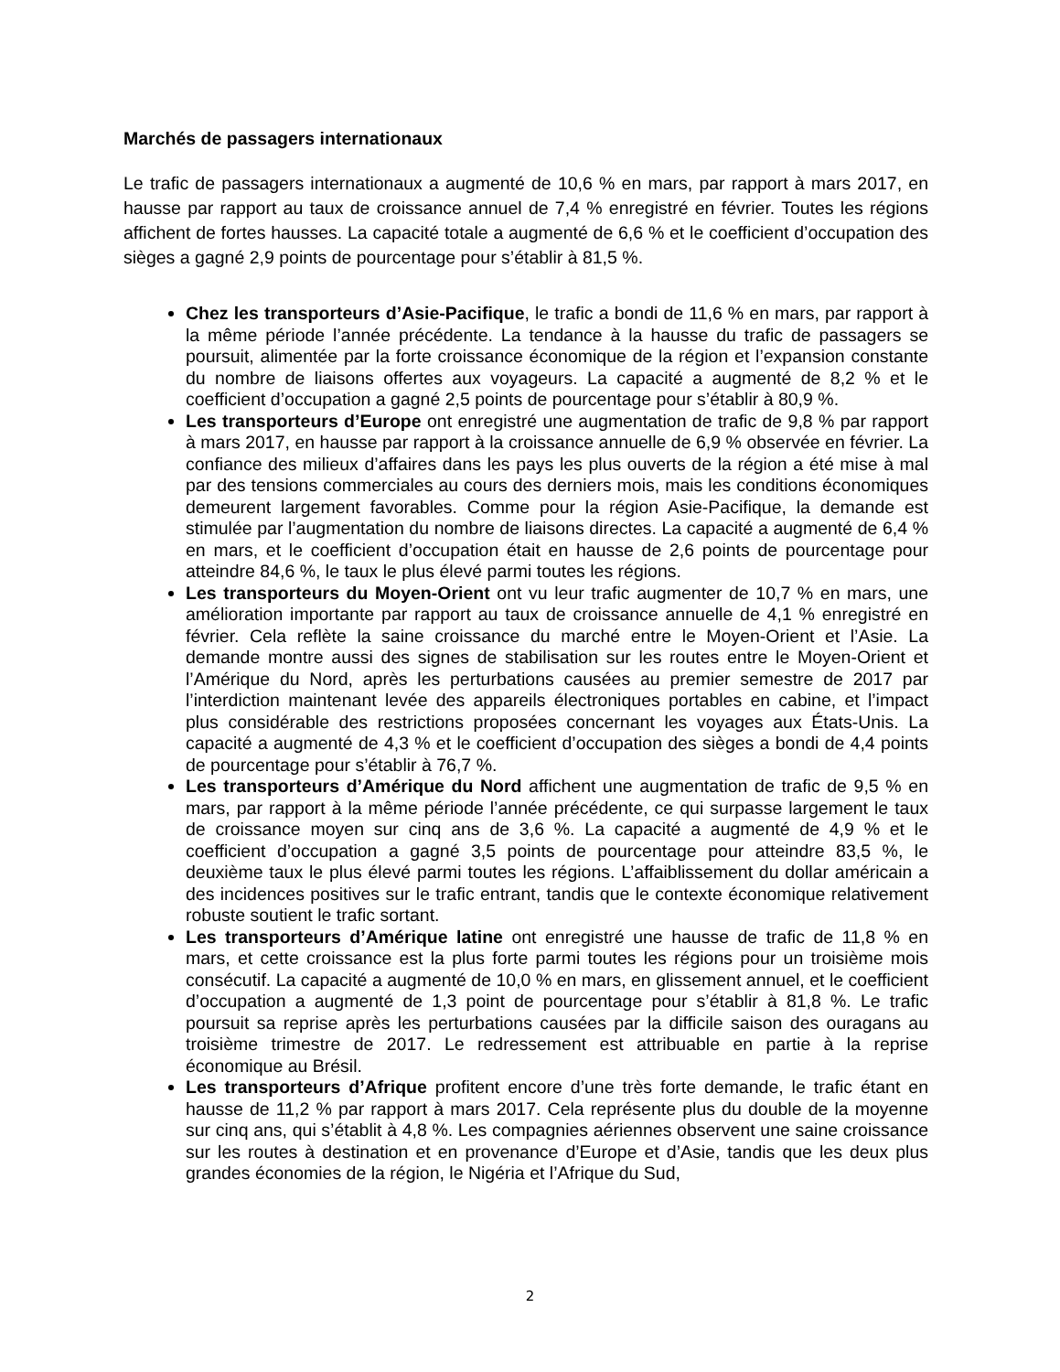Marchés de passagers internationaux
Le trafic de passagers internationaux a augmenté de 10,6 % en mars, par rapport à mars 2017, en hausse par rapport au taux de croissance annuel de 7,4 % enregistré en février. Toutes les régions affichent de fortes hausses. La capacité totale a augmenté de 6,6 % et le coefficient d’occupation des sièges a gagné 2,9 points de pourcentage pour s’établir à 81,5 %.
Chez les transporteurs d’Asie-Pacifique, le trafic a bondi de 11,6 % en mars, par rapport à la même période l’année précédente. La tendance à la hausse du trafic de passagers se poursuit, alimentée par la forte croissance économique de la région et l’expansion constante du nombre de liaisons offertes aux voyageurs. La capacité a augmenté de 8,2 % et le coefficient d’occupation a gagné 2,5 points de pourcentage pour s’établir à 80,9 %.
Les transporteurs d’Europe ont enregistré une augmentation de trafic de 9,8 % par rapport à mars 2017, en hausse par rapport à la croissance annuelle de 6,9 % observée en février. La confiance des milieux d’affaires dans les pays les plus ouverts de la région a été mise à mal par des tensions commerciales au cours des derniers mois, mais les conditions économiques demeurent largement favorables. Comme pour la région Asie-Pacifique, la demande est stimulée par l’augmentation du nombre de liaisons directes. La capacité a augmenté de 6,4 % en mars, et le coefficient d’occupation était en hausse de 2,6 points de pourcentage pour atteindre 84,6 %, le taux le plus élevé parmi toutes les régions.
Les transporteurs du Moyen-Orient ont vu leur trafic augmenter de 10,7 % en mars, une amélioration importante par rapport au taux de croissance annuelle de 4,1 % enregistré en février. Cela reflète la saine croissance du marché entre le Moyen-Orient et l’Asie. La demande montre aussi des signes de stabilisation sur les routes entre le Moyen-Orient et l’Amérique du Nord, après les perturbations causées au premier semestre de 2017 par l’interdiction maintenant levée des appareils électroniques portables en cabine, et l’impact plus considérable des restrictions proposées concernant les voyages aux États-Unis. La capacité a augmenté de 4,3 % et le coefficient d’occupation des sièges a bondi de 4,4 points de pourcentage pour s’établir à 76,7 %.
Les transporteurs d’Amérique du Nord affichent une augmentation de trafic de 9,5 % en mars, par rapport à la même période l’année précédente, ce qui surpasse largement le taux de croissance moyen sur cinq ans de 3,6 %. La capacité a augmenté de 4,9 % et le coefficient d’occupation a gagné 3,5 points de pourcentage pour atteindre 83,5 %, le deuxième taux le plus élevé parmi toutes les régions. L’affaiblissement du dollar américain a des incidences positives sur le trafic entrant, tandis que le contexte économique relativement robuste soutient le trafic sortant.
Les transporteurs d’Amérique latine ont enregistré une hausse de trafic de 11,8 % en mars, et cette croissance est la plus forte parmi toutes les régions pour un troisième mois consécutif. La capacité a augmenté de 10,0 % en mars, en glissement annuel, et le coefficient d’occupation a augmenté de 1,3 point de pourcentage pour s’établir à 81,8 %. Le trafic poursuit sa reprise après les perturbations causées par la difficile saison des ouragans au troisième trimestre de 2017. Le redressement est attribuable en partie à la reprise économique au Brésil.
Les transporteurs d’Afrique profitent encore d’une très forte demande, le trafic étant en hausse de 11,2 % par rapport à mars 2017. Cela représente plus du double de la moyenne sur cinq ans, qui s’établit à 4,8 %. Les compagnies aériennes observent une saine croissance sur les routes à destination et en provenance d’Europe et d’Asie, tandis que les deux plus grandes économies de la région, le Nigéria et l’Afrique du Sud,
2